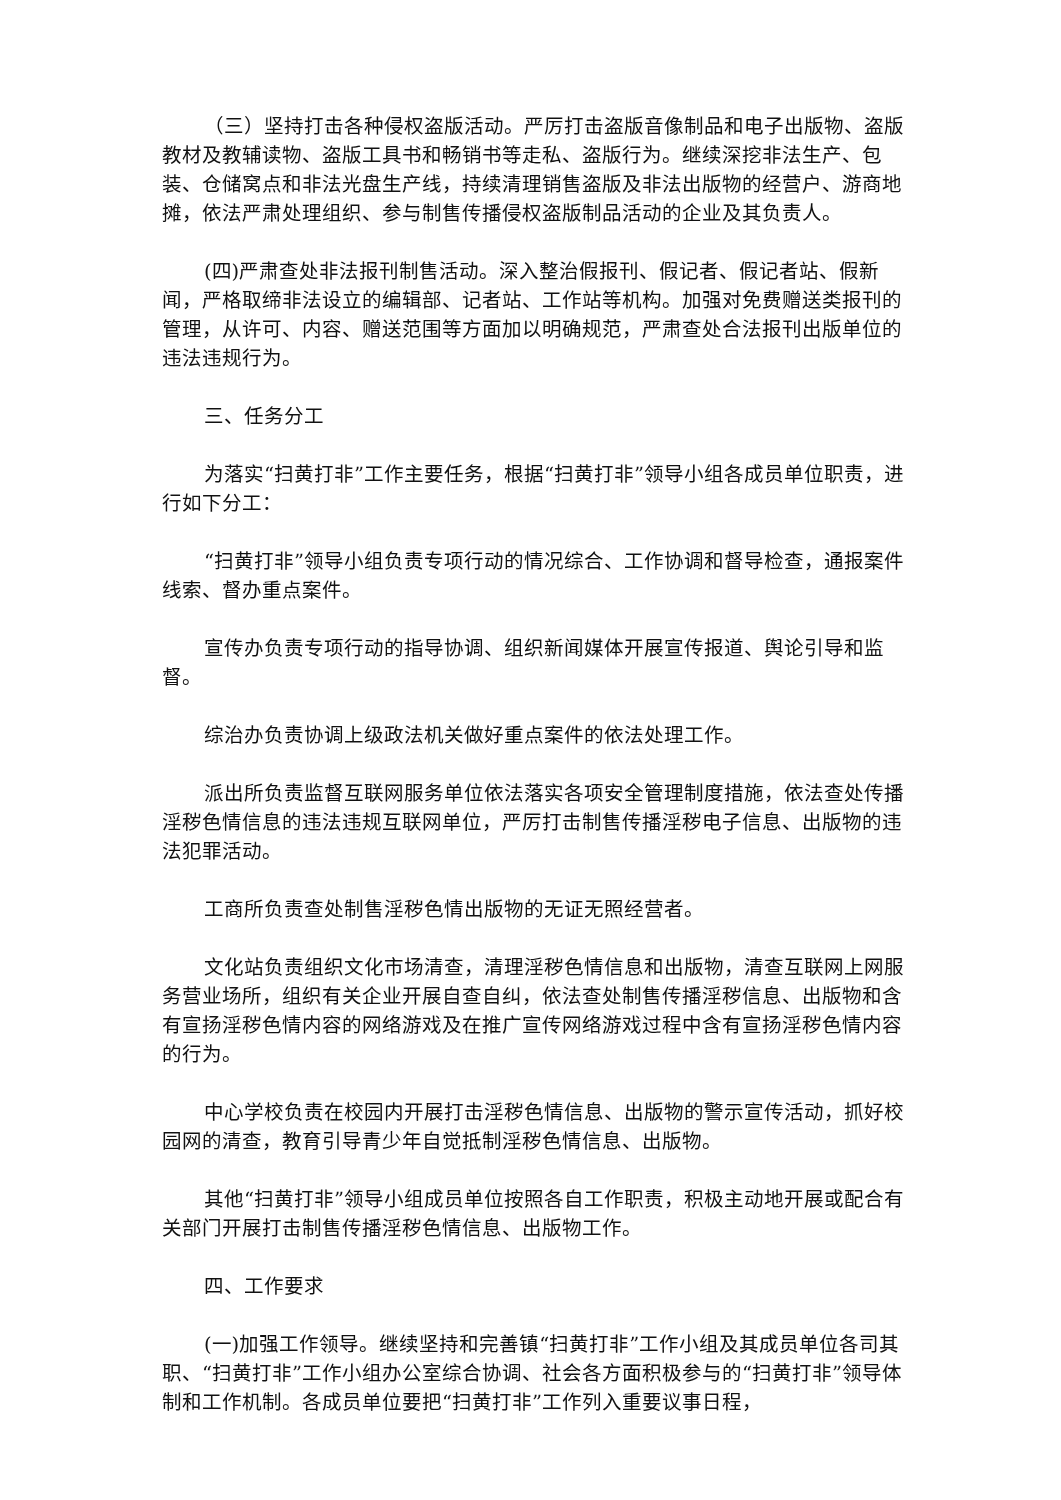（三）坚持打击各种侵权盗版活动。严厉打击盗版音像制品和电子出版物、盗版教材及教辅读物、盗版工具书和畅销书等走私、盗版行为。继续深挖非法生产、包装、仓储窝点和非法光盘生产线，持续清理销售盗版及非法出版物的经营户、游商地摊，依法严肃处理组织、参与制售传播侵权盗版制品活动的企业及其负责人。
(四)严肃查处非法报刊制售活动。深入整治假报刊、假记者、假记者站、假新闻，严格取缔非法设立的编辑部、记者站、工作站等机构。加强对免费赠送类报刊的管理，从许可、内容、赠送范围等方面加以明确规范，严肃查处合法报刊出版单位的违法违规行为。
三、任务分工
为落实“扫黄打非”工作主要任务，根据“扫黄打非”领导小组各成员单位职责，进行如下分工：
“扫黄打非”领导小组负责专项行动的情况综合、工作协调和督导检查，通报案件线索、督办重点案件。
宣传办负责专项行动的指导协调、组织新闻媒体开展宣传报道、舆论引导和监督。
综治办负责协调上级政法机关做好重点案件的依法处理工作。
派出所负责监督互联网服务单位依法落实各项安全管理制度措施，依法查处传播淫秽色情信息的违法违规互联网单位，严厉打击制售传播淫秽电子信息、出版物的违法犯罪活动。
工商所负责查处制售淫秽色情出版物的无证无照经营者。
文化站负责组织文化市场清查，清理淫秽色情信息和出版物，清查互联网上网服务营业场所，组织有关企业开展自查自纠，依法查处制售传播淫秽信息、出版物和含有宣扬淫秽色情内容的网络游戏及在推广宣传网络游戏过程中含有宣扬淫秽色情内容的行为。
中心学校负责在校园内开展打击淫秽色情信息、出版物的警示宣传活动，抓好校园网的清查，教育引导青少年自觉抵制淫秽色情信息、出版物。
其他“扫黄打非”领导小组成员单位按照各自工作职责，积极主动地开展或配合有关部门开展打击制售传播淫秽色情信息、出版物工作。
四、工作要求
(一)加强工作领导。继续坚持和完善镇“扫黄打非”工作小组及其成员单位各司其职、“扫黄打非”工作小组办公室综合协调、社会各方面积极参与的“扫黄打非”领导体制和工作机制。各成员单位要把“扫黄打非”工作列入重要议事日程，